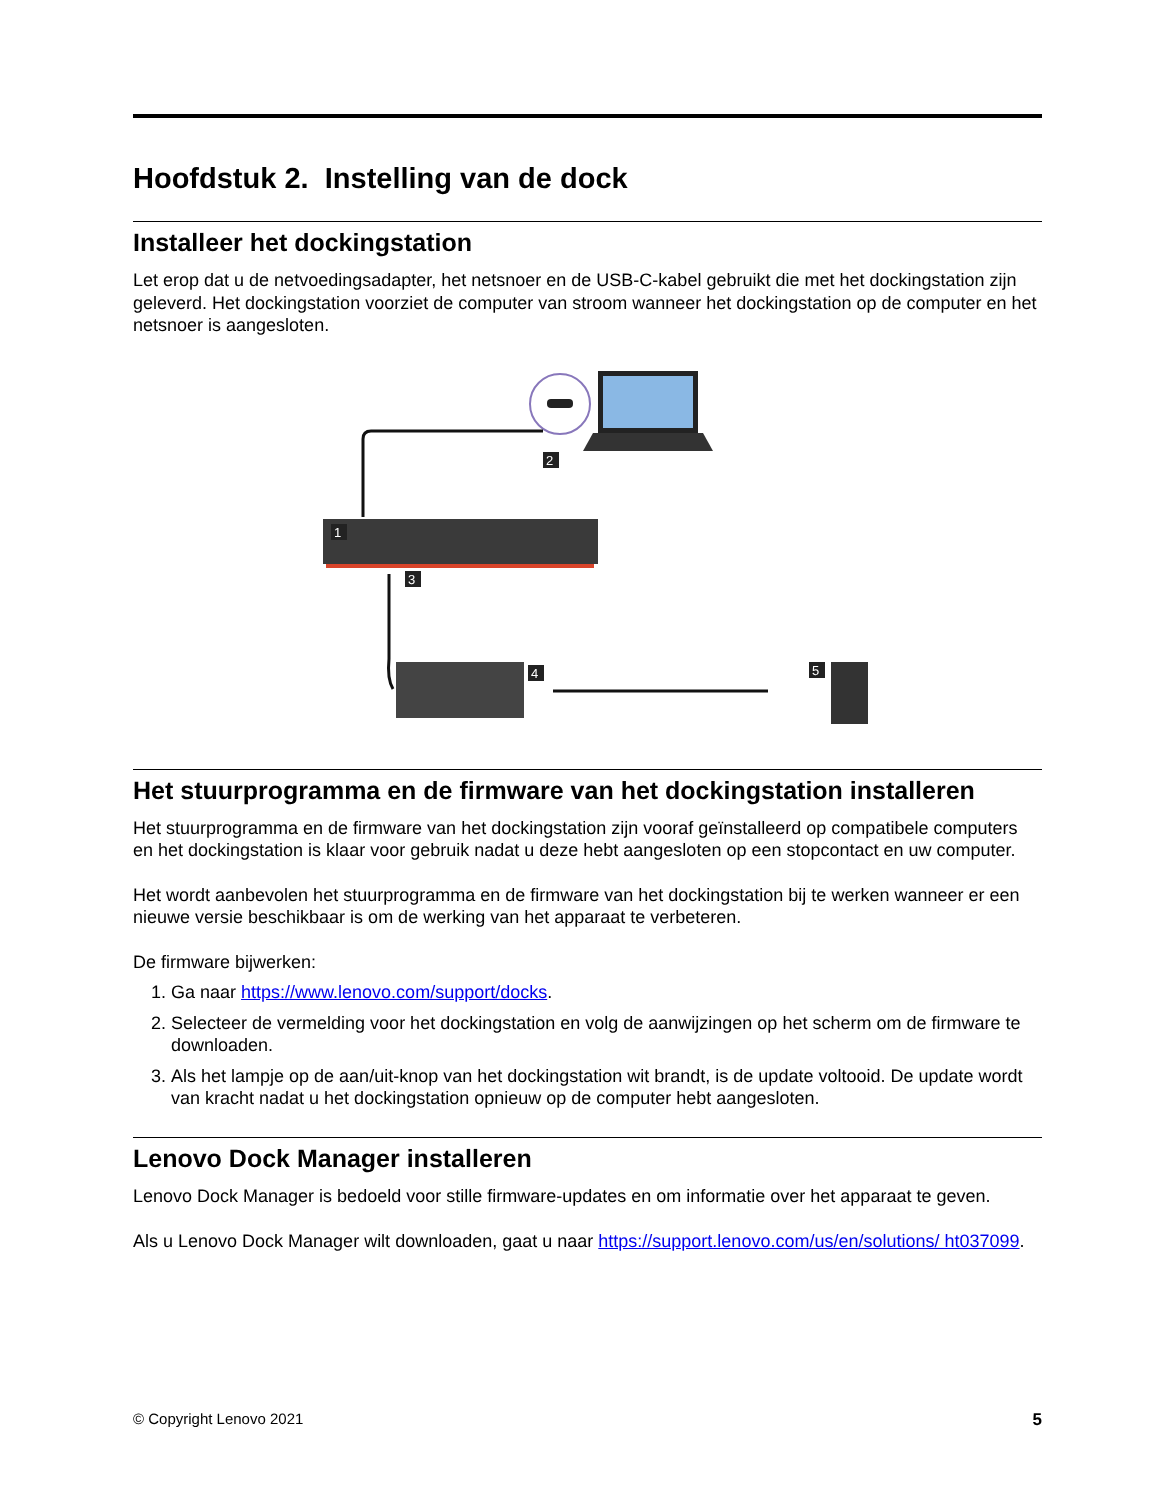Hoofdstuk 2. Instelling van de dock
Installeer het dockingstation
Let erop dat u de netvoedingsadapter, het netsnoer en de USB-C-kabel gebruikt die met het dockingstation zijn geleverd. Het dockingstation voorziet de computer van stroom wanneer het dockingstation op de computer en het netsnoer is aangesloten.
2
1
3
4
5
Het stuurprogramma en de firmware van het dockingstation installeren
Het stuurprogramma en de firmware van het dockingstation zijn vooraf geïnstalleerd op compatibele computers en het dockingstation is klaar voor gebruik nadat u deze hebt aangesloten op een stopcontact en uw computer.
Het wordt aanbevolen het stuurprogramma en de firmware van het dockingstation bij te werken wanneer er een nieuwe versie beschikbaar is om de werking van het apparaat te verbeteren.
De firmware bijwerken:
1. Ga naar https://www.lenovo.com/support/docks.
2. Selecteer de vermelding voor het dockingstation en volg de aanwijzingen op het scherm om de firmware te downloaden.
3. Als het lampje op de aan/uit-knop van het dockingstation wit brandt, is de update voltooid. De update wordt van kracht nadat u het dockingstation opnieuw op de computer hebt aangesloten.
Lenovo Dock Manager installeren
Lenovo Dock Manager is bedoeld voor stille firmware-updates en om informatie over het apparaat te geven.
Als u Lenovo Dock Manager wilt downloaden, gaat u naar https://support.lenovo.com/us/en/solutions/ ht037099.
© Copyright Lenovo 2021 5